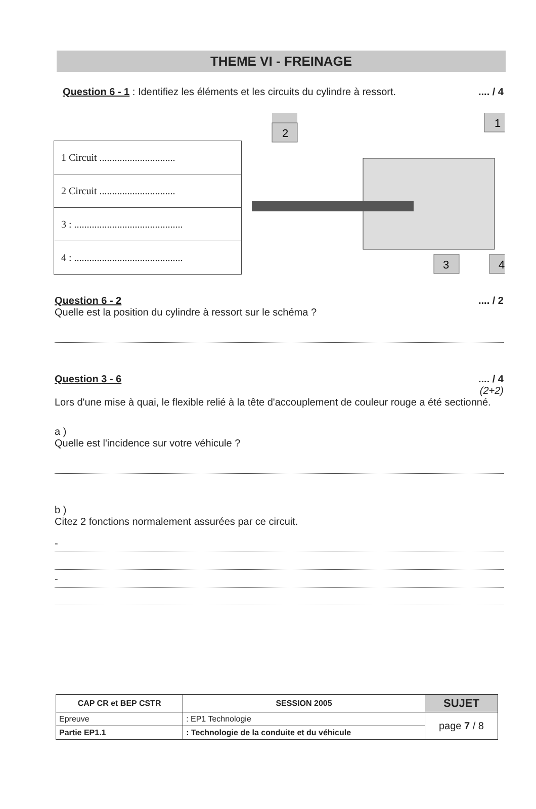THEME VI - FREINAGE
Question 6 - 1 : Identifiez les éléments et les circuits du cylindre à ressort..... / 4
| 1 Circuit .............................. |
| 2 Circuit .............................. |
| 3 : ........................................... |
| 4 : ........................................... |
2
1
3
4
Question 6 - 2.... / 2
Quelle est la position du cylindre à ressort sur le schéma ?
Question 3 - 6.... / 4
(2+2)
Lors d'une mise à quai, le flexible relié à la tête d'accouplement de couleur rouge a été sectionné.
a )
Quelle est l'incidence sur votre véhicule ?
b )
Citez 2 fonctions normalement assurées par ce circuit.
-
-
| CAP CR et BEP CSTR | | SESSION 2005 | SUJET |
| Epreuve | : EP1 Technologie | | page 7 / 8 |
| Partie EP1.1 | : Technologie de la conduite et du véhicule | | |